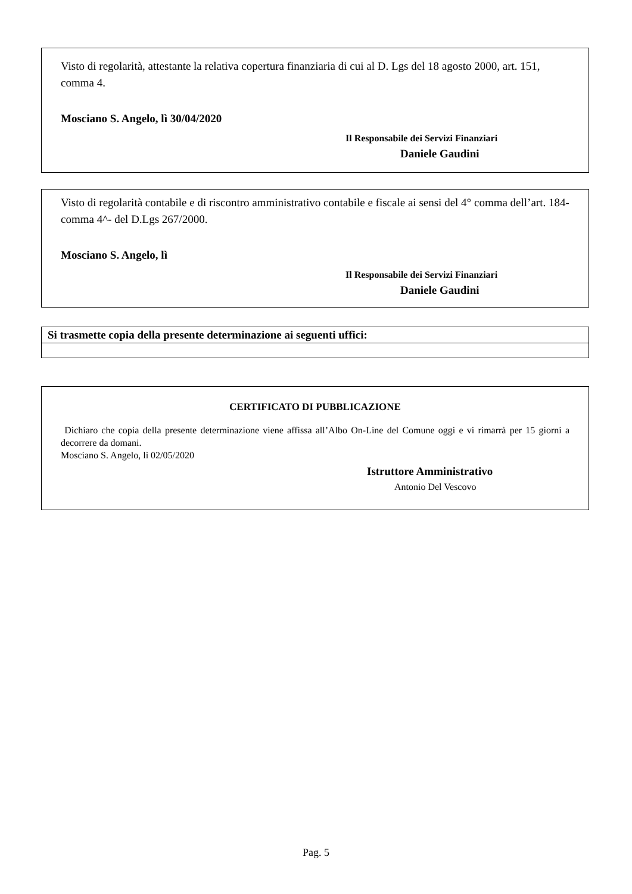Visto di regolarità, attestante la relativa copertura finanziaria di cui al D. Lgs del 18 agosto 2000, art. 151, comma 4.
Mosciano S. Angelo, lì 30/04/2020
Il Responsabile dei Servizi Finanziari
Daniele Gaudini
Visto di regolarità contabile e di riscontro amministrativo contabile e fiscale ai sensi del 4° comma dell’art. 184- comma 4^- del D.Lgs 267/2000.
Mosciano S. Angelo, lì
Il Responsabile dei Servizi Finanziari
Daniele Gaudini
| Si trasmette copia della presente determinazione ai seguenti uffici: |
| --- |
CERTIFICATO DI PUBBLICAZIONE
Dichiaro che copia della presente determinazione viene affissa all’Albo On-Line del Comune oggi e vi rimarrà per 15 giorni a decorrere da domani.
Mosciano S. Angelo, lì 02/05/2020
Istruttore Amministrativo
Antonio Del Vescovo
Pag. 5